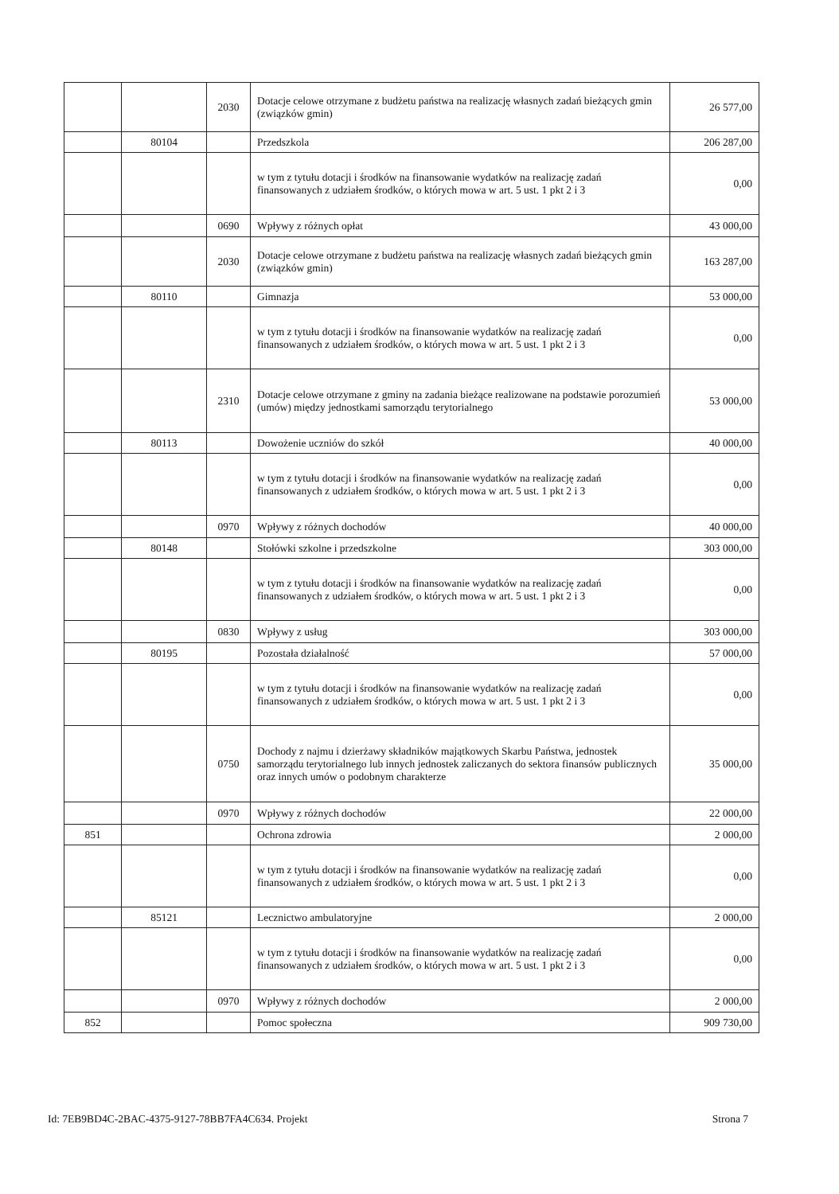| | | 2030 | Dotacje celowe otrzymane z budżetu państwa na realizację własnych zadań bieżących gmin (związków gmin) | 26 577,00 |
| | 80104 | | Przedszkola | 206 287,00 |
| | | | w tym z tytułu dotacji i środków na finansowanie wydatków na realizację zadań finansowanych z udziałem środków, o których mowa w art. 5 ust. 1 pkt 2 i 3 | 0,00 |
| | | 0690 | Wpływy z różnych opłat | 43 000,00 |
| | | 2030 | Dotacje celowe otrzymane z budżetu państwa na realizację własnych zadań bieżących gmin (związków gmin) | 163 287,00 |
| | 80110 | | Gimnazja | 53 000,00 |
| | | | w tym z tytułu dotacji i środków na finansowanie wydatków na realizację zadań finansowanych z udziałem środków, o których mowa w art. 5 ust. 1 pkt 2 i 3 | 0,00 |
| | | 2310 | Dotacje celowe otrzymane z gminy na zadania bieżące realizowane na podstawie porozumień (umów) między jednostkami samorządu terytorialnego | 53 000,00 |
| | 80113 | | Dowożenie uczniów do szkół | 40 000,00 |
| | | | w tym z tytułu dotacji i środków na finansowanie wydatków na realizację zadań finansowanych z udziałem środków, o których mowa w art. 5 ust. 1 pkt 2 i 3 | 0,00 |
| | | 0970 | Wpływy z różnych dochodów | 40 000,00 |
| | 80148 | | Stołówki szkolne i przedszkolne | 303 000,00 |
| | | | w tym z tytułu dotacji i środków na finansowanie wydatków na realizację zadań finansowanych z udziałem środków, o których mowa w art. 5 ust. 1 pkt 2 i 3 | 0,00 |
| | | 0830 | Wpływy z usług | 303 000,00 |
| | 80195 | | Pozostała działalność | 57 000,00 |
| | | | w tym z tytułu dotacji i środków na finansowanie wydatków na realizację zadań finansowanych z udziałem środków, o których mowa w art. 5 ust. 1 pkt 2 i 3 | 0,00 |
| | | 0750 | Dochody z najmu i dzierżawy składników majątkowych Skarbu Państwa, jednostek samorządu terytorialnego lub innych jednostek zaliczanych do sektora finansów publicznych oraz innych umów o podobnym charakterze | 35 000,00 |
| | | 0970 | Wpływy z różnych dochodów | 22 000,00 |
| 851 | | | Ochrona zdrowia | 2 000,00 |
| | | | w tym z tytułu dotacji i środków na finansowanie wydatków na realizację zadań finansowanych z udziałem środków, o których mowa w art. 5 ust. 1 pkt 2 i 3 | 0,00 |
| | 85121 | | Lecznictwo ambulatoryjne | 2 000,00 |
| | | | w tym z tytułu dotacji i środków na finansowanie wydatków na realizację zadań finansowanych z udziałem środków, o których mowa w art. 5 ust. 1 pkt 2 i 3 | 0,00 |
| | | 0970 | Wpływy z różnych dochodów | 2 000,00 |
| 852 | | | Pomoc społeczna | 909 730,00 |
Id: 7EB9BD4C-2BAC-4375-9127-78BB7FA4C634. Projekt Strona 7